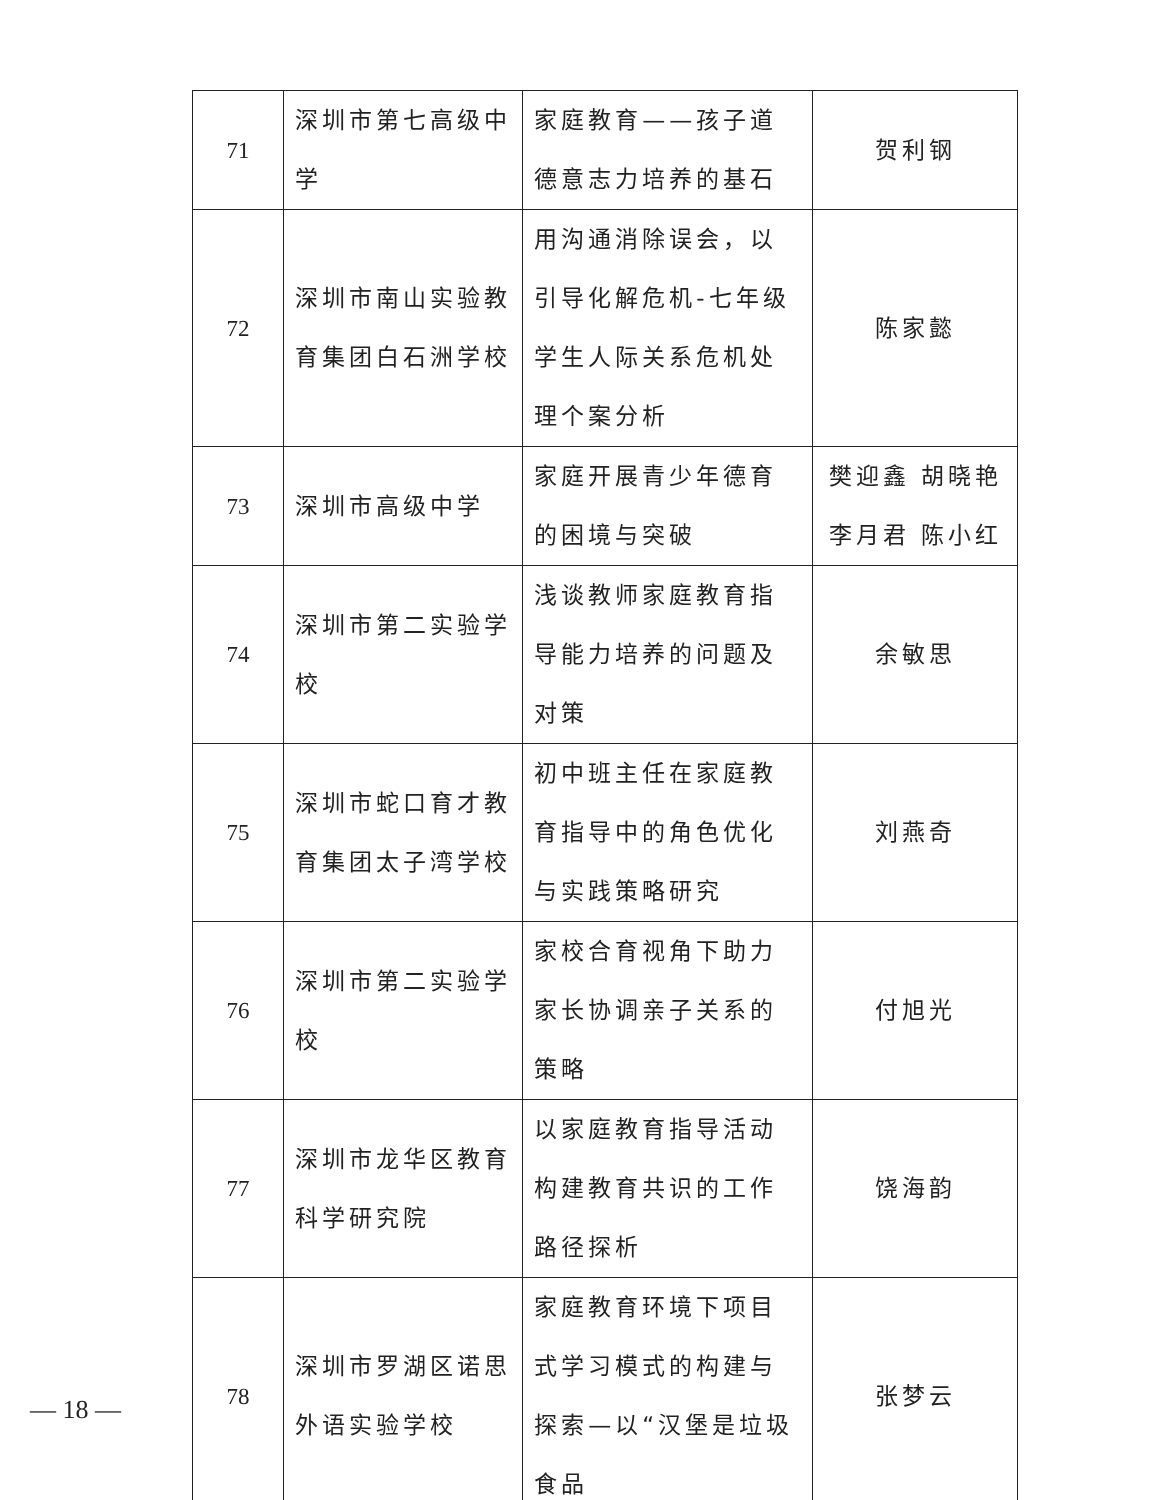| 71 | 深圳市第七高级中学 | 家庭教育——孩子道德意志力培养的基石 | 贺利钢 |
| 72 | 深圳市南山实验教育集团白石洲学校 | 用沟通消除误会，以引导化解危机-七年级学生人际关系危机处理个案分析 | 陈家懿 |
| 73 | 深圳市高级中学 | 家庭开展青少年德育的困境与突破 | 樊迎鑫 胡晓艳 李月君 陈小红 |
| 74 | 深圳市第二实验学校 | 浅谈教师家庭教育指导能力培养的问题及对策 | 余敏思 |
| 75 | 深圳市蛇口育才教育集团太子湾学校 | 初中班主任在家庭教育指导中的角色优化与实践策略研究 | 刘燕奇 |
| 76 | 深圳市第二实验学校 | 家校合育视角下助力家长协调亲子关系的策略 | 付旭光 |
| 77 | 深圳市龙华区教育科学研究院 | 以家庭教育指导活动构建教育共识的工作路径探析 | 饶海韵 |
| 78 | 深圳市罗湖区诺思外语实验学校 | 家庭教育环境下项目式学习模式的构建与探索—以“汉堡是垃圾食品 | 张梦云 |
— 18 —